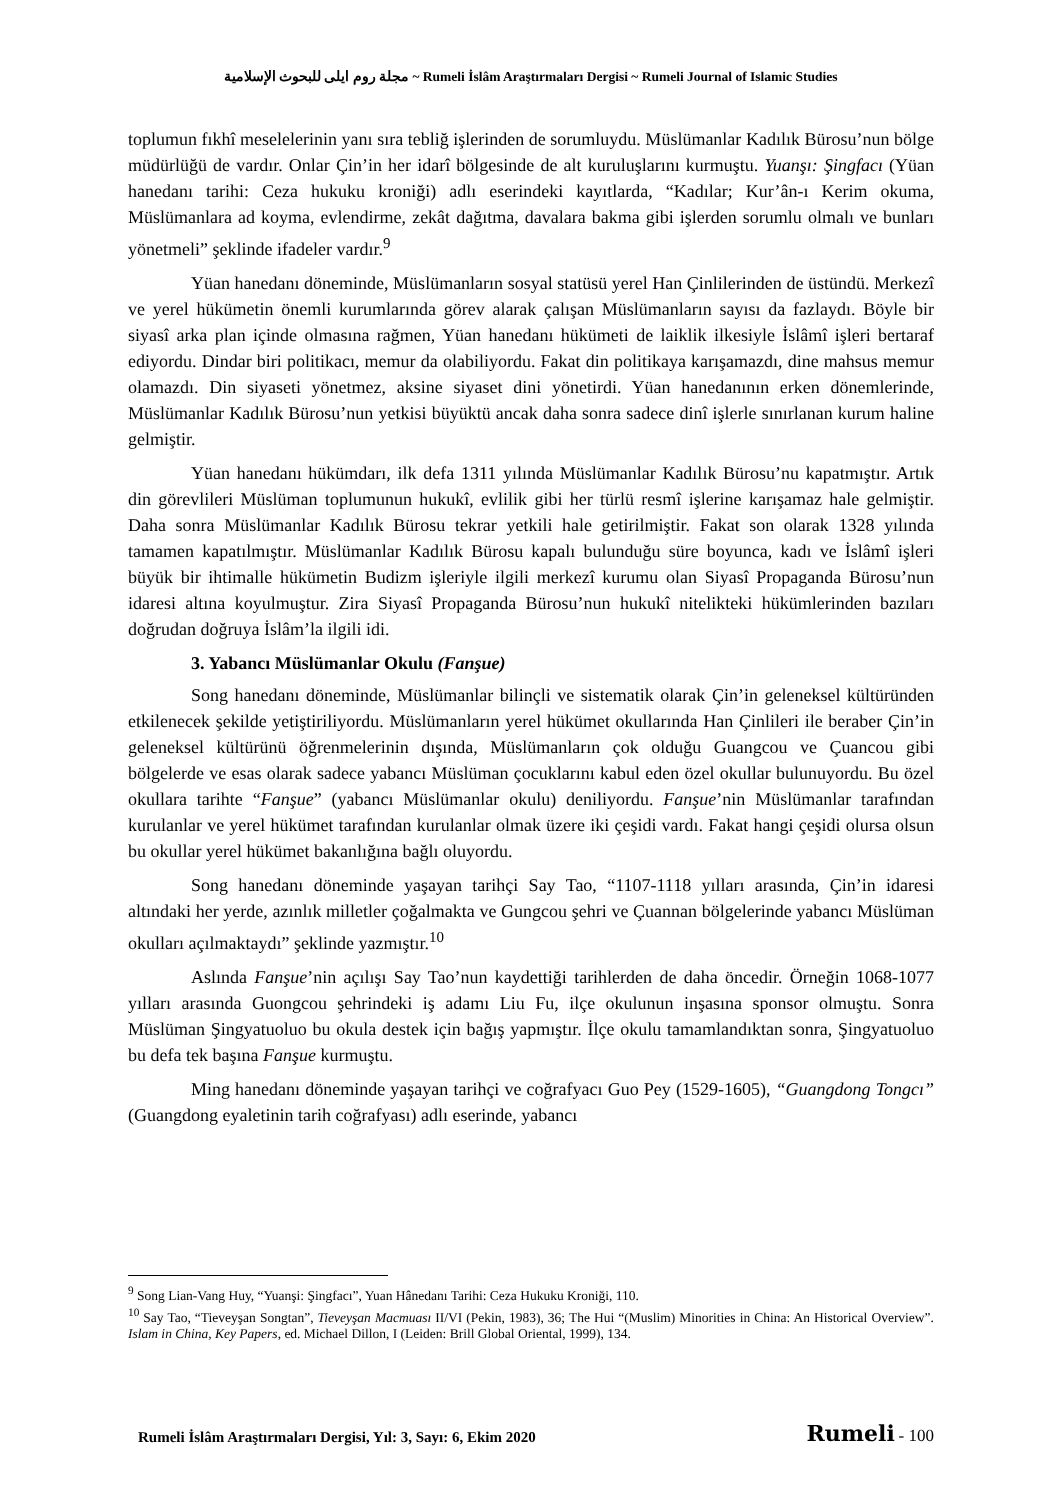مجلة روم ايلى للبحوث الإسلامية ~ Rumeli İslâm Araştırmaları Dergisi ~ Rumeli Journal of Islamic Studies
toplumun fıkhî meselelerinin yanı sıra tebliğ işlerinden de sorumluydu. Müslümanlar Kadılık Bürosu’nun bölge müdürlüğü de vardır. Onlar Çin’in her idarî bölgesinde de alt kuruluşlarını kurmuştu. Yuanşı: Şingfacı (Yüan hanedanı tarihi: Ceza hukuku kroniği) adlı eserindeki kayıtlarda, “Kadılar; Kur’ân-ı Kerim okuma, Müslümanlara ad koyma, evlendirme, zekât dağıtma, davalara bakma gibi işlerden sorumlu olmalı ve bunları yönetmeli” şeklinde ifadeler vardır.<sup>9</sup>
Yüan hanedanı döneminde, Müslümanların sosyal statüsü yerel Han Çinlilerinden de üstündü. Merkezî ve yerel hükümetin önemli kurumlarında görev alarak çalışan Müslümanların sayısı da fazlaydı. Böyle bir siyasî arka plan içinde olmasına rağmen, Yüan hanedanı hükümeti de laiklik ilkesiyle İslâmî işleri bertaraf ediyordu. Dindar biri politikacı, memur da olabiliyordu. Fakat din politikaya karışamazdı, dine mahsus memur olamazdı. Din siyaseti yönetmez, aksine siyaset dini yönetirdi. Yüan hanedanının erken dönemlerinde, Müslümanlar Kadılık Bürosu’nun yetkisi büyüktü ancak daha sonra sadece dinî işlerle sınırlanan kurum haline gelmiştir.
Yüan hanedanı hükümdarı, ilk defa 1311 yılında Müslümanlar Kadılık Bürosu’nu kapatmıştır. Artık din görevlileri Müslüman toplumunun hukukî, evlilik gibi her türlü resmî işlerine karışamaz hale gelmiştir. Daha sonra Müslümanlar Kadılık Bürosu tekrar yetkili hale getirilmiştir. Fakat son olarak 1328 yılında tamamen kapatılmıştır. Müslümanlar Kadılık Bürosu kapalı bulunduğu süre boyunca, kadı ve İslâmî işleri büyük bir ihtimalle hükümetin Budizm işleriyle ilgili merkezî kurumu olan Siyasî Propaganda Bürosu’nun idaresi altına koyulmuştur. Zira Siyasî Propaganda Bürosu’nun hukukî nitelikteki hükümlerinden bazıları doğrudan doğruya İslâm’la ilgili idi.
3. Yabancı Müslümanlar Okulu (Fanşue)
Song hanedanı döneminde, Müslümanlar bilinçli ve sistematik olarak Çin’in geleneksel kültüründen etkilenecek şekilde yetiştiriliyordu. Müslümanların yerel hükümet okullarında Han Çinlileri ile beraber Çin’in geleneksel kültürünü öğrenmelerinin dışında, Müslümanların çok olduğu Guangcou ve Çuancou gibi bölgelerde ve esas olarak sadece yabancı Müslüman çocuklarını kabul eden özel okullar bulunuyordu. Bu özel okullara tarihte “Fanşue” (yabancı Müslümanlar okulu) deniliyordu. Fanşue’nin Müslümanlar tarafından kurulanlar ve yerel hükümet tarafından kurulanlar olmak üzere iki çeşidi vardı. Fakat hangi çeşidi olursa olsun bu okullar yerel hükümet bakanlığına bağlı oluyordu.
Song hanedanı döneminde yaşayan tarihçi Say Tao, “1107-1118 yılları arasında, Çin’in idaresi altındaki her yerde, azınlık milletler çoğalmakta ve Gungcou şehri ve Çuannan bölgelerinde yabancı Müslüman okulları açılmaktaydı” şeklinde yazmıştır.<sup>10</sup>
Aslında Fanşue’nin açılışı Say Tao’nun kaydettiği tarihlerden de daha öncedir. Örneğin 1068-1077 yılları arasında Guongcou şehrindeki iş adamı Liu Fu, ilçe okulunun inşasına sponsor olmuştu. Sonra Müslüman Şingyatuoluo bu okula destek için bağış yapmıştır. İlçe okulu tamamlandıktan sonra, Şingyatuoluo bu defa tek başına Fanşue kurmuştu.
Ming hanedanı döneminde yaşayan tarihçi ve coğrafyacı Guo Pey (1529-1605), “Guangdong Tongcı” (Guangdong eyaletinin tarih coğrafyası) adlı eserinde, yabancı
<sup>9</sup> Song Lian-Vang Huy, “Yuanşi: Şingfacı”, Yuan Hânedanı Tarihi: Ceza Hukuku Kroniği, 110.
<sup>10</sup> Say Tao, “Tieveyşan Songtan”, Tieveyşan Macmuası II/VI (Pekin, 1983), 36; The Hui “(Muslim) Minorities in China: An Historical Overview”. Islam in China, Key Papers, ed. Michael Dillon, I (Leiden: Brill Global Oriental, 1999), 134.
Rumeli İslâm Araştırmaları Dergisi, Yıl: 3, Sayı: 6, Ekim 2020 Rumeli - 100